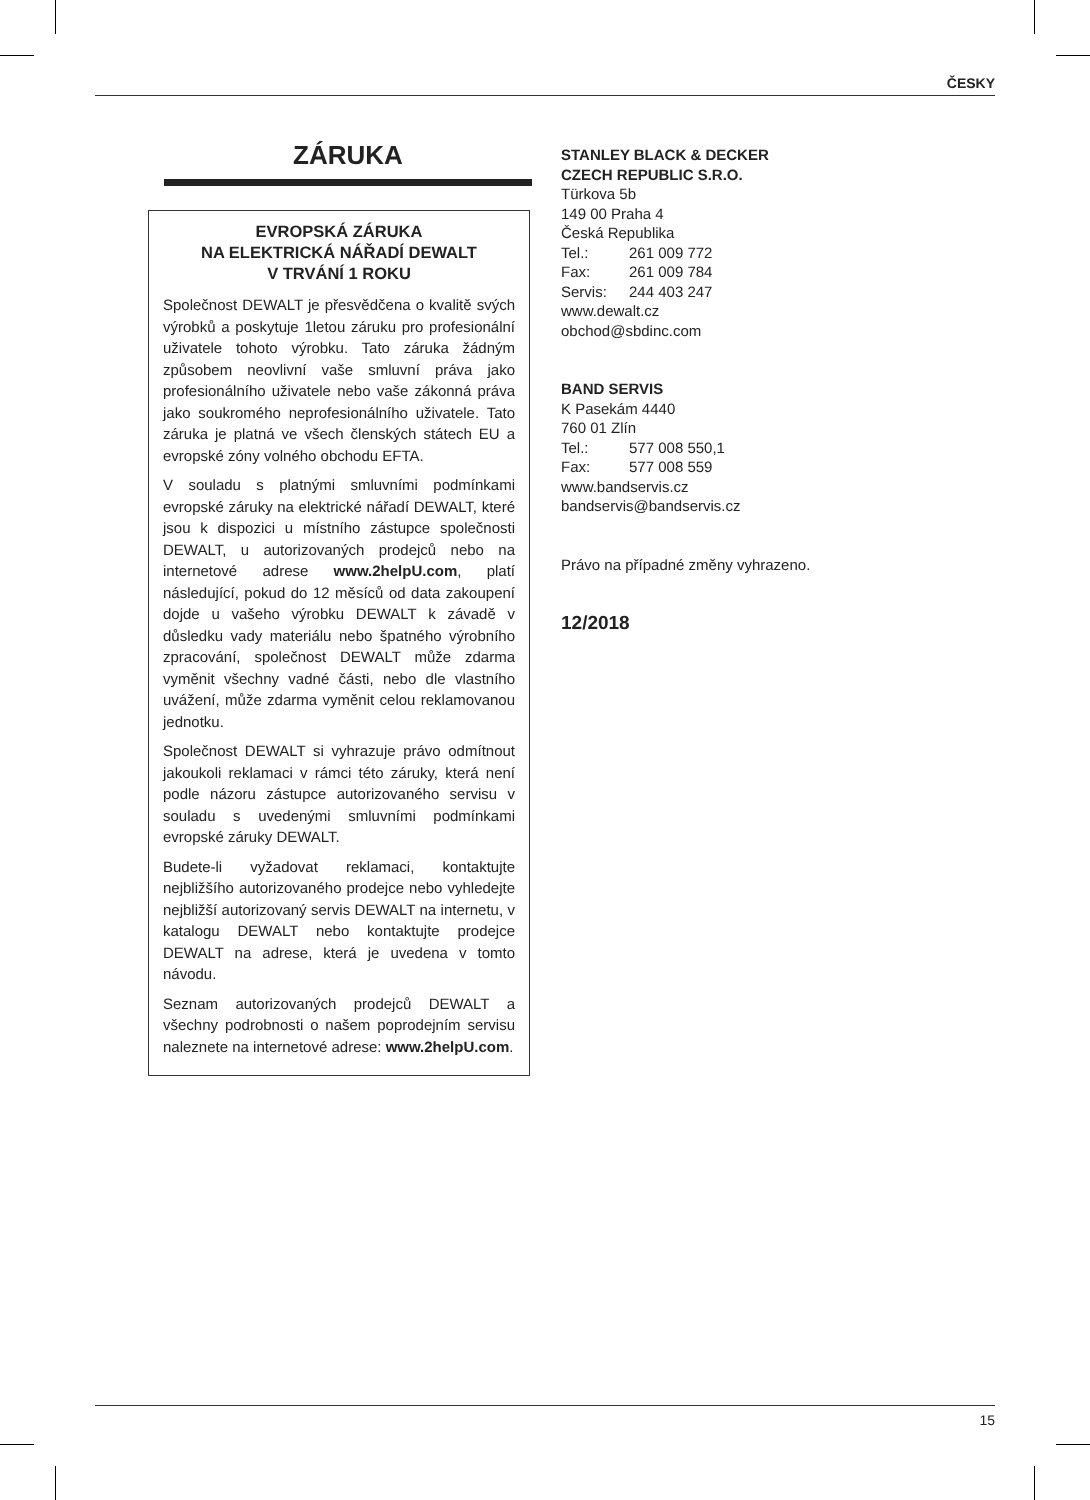ČESKY
ZÁRUKA
EVROPSKÁ ZÁRUKA
NA ELEKTRICKÁ NÁŘADÍ DEWALT
V TRVÁNÍ 1 ROKU
Společnost DEWALT je přesvědčena o kvalitě svých výrobků a poskytuje 1letou záruku pro profesionální uživatele tohoto výrobku. Tato záruka žádným způsobem neovlivní vaše smluvní práva jako profesionálního uživatele nebo vaše zákonná práva jako soukromého neprofesionálního uživatele. Tato záruka je platná ve všech členských státech EU a evropské zóny volného obchodu EFTA.
V souladu s platnými smluvními podmínkami evropské záruky na elektrické nářadí DEWALT, které jsou k dispozici u místního zástupce společnosti DEWALT, u autorizovaných prodejců nebo na internetové adrese www.2helpU.com, platí následující, pokud do 12 měsíců od data zakoupení dojde u vašeho výrobku DEWALT k závadě v důsledku vady materiálu nebo špatného výrobního zpracování, společnost DEWALT může zdarma vyměnit všechny vadné části, nebo dle vlastního uvážení, může zdarma vyměnit celou reklamovanou jednotku.
Společnost DEWALT si vyhrazuje právo odmítnout jakoukoli reklamaci v rámci této záruky, která není podle názoru zástupce autorizovaného servisu v souladu s uvedenými smluvními podmínkami evropské záruky DEWALT.
Budete-li vyžadovat reklamaci, kontaktujte nejbližšího autorizovaného prodejce nebo vyhledejte nejbližší autorizovaný servis DEWALT na internetu, v katalogu DEWALT nebo kontaktujte prodejce DEWALT na adrese, která je uvedena v tomto návodu.
Seznam autorizovaných prodejců DEWALT a všechny podrobnosti o našem poprodejním servisu naleznete na internetové adrese: www.2helpU.com.
STANLEY BLACK & DECKER
CZECH REPUBLIC S.R.O.
Türkova 5b
149 00 Praha 4
Česká Republika
Tel.: 261 009 772
Fax: 261 009 784
Servis: 244 403 247
www.dewalt.cz
obchod@sbdinc.com
BAND SERVIS
K Pasekám 4440
760 01 Zlín
Tel.: 577 008 550,1
Fax: 577 008 559
www.bandservis.cz
bandservis@bandservis.cz
Právo na případné změny vyhrazeno.
12/2018
15